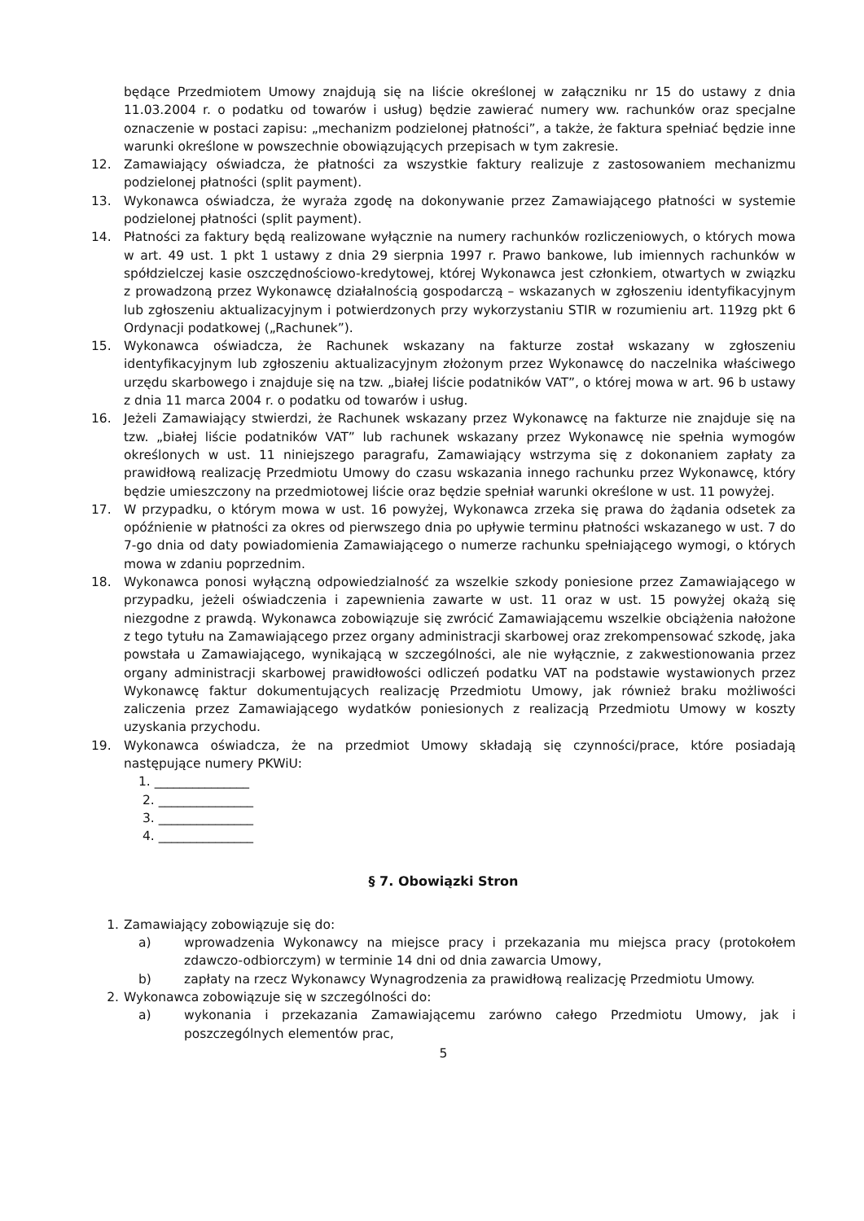będące Przedmiotem Umowy znajdują się na liście określonej w załączniku nr 15 do ustawy z dnia 11.03.2004 r. o podatku od towarów i usług) będzie zawierać numery ww. rachunków oraz specjalne oznaczenie w postaci zapisu: „mechanizm podzielonej płatności”, a także, że faktura spełniać będzie inne warunki określone w powszechnie obowiązujących przepisach w tym zakresie.
12. Zamawiający oświadcza, że płatności za wszystkie faktury realizuje z zastosowaniem mechanizmu podzielonej płatności (split payment).
13. Wykonawca oświadcza, że wyraża zgodę na dokonywanie przez Zamawiającego płatności w systemie podzielonej płatności (split payment).
14. Płatności za faktury będą realizowane wyłącznie na numery rachunków rozliczeniowych, o których mowa w art. 49 ust. 1 pkt 1 ustawy z dnia 29 sierpnia 1997 r. Prawo bankowe, lub imiennych rachunków w spółdzielczej kasie oszczędnościowo-kredytowej, której Wykonawca jest członkiem, otwartych w związku z prowadzoną przez Wykonawcę działalnością gospodarczą – wskazanych w zgłoszeniu identyfikacyjnym lub zgłoszeniu aktualizacyjnym i potwierdzonych przy wykorzystaniu STIR w rozumieniu art. 119zg pkt 6 Ordynacji podatkowej („Rachunek”).
15. Wykonawca oświadcza, że Rachunek wskazany na fakturze został wskazany w zgłoszeniu identyfikacyjnym lub zgłoszeniu aktualizacyjnym złożonym przez Wykonawcę do naczelnika właściwego urzędu skarbowego i znajduje się na tzw. „białej liście podatników VAT”, o której mowa w art. 96 b ustawy z dnia 11 marca 2004 r. o podatku od towarów i usług.
16. Jeżeli Zamawiający stwierdzi, że Rachunek wskazany przez Wykonawcę na fakturze nie znajduje się na tzw. „białej liście podatników VAT” lub rachunek wskazany przez Wykonawcę nie spełnia wymogów określonych w ust. 11 niniejszego paragrafu, Zamawiający wstrzyma się z dokonaniem zapłaty za prawidłową realizację Przedmiotu Umowy do czasu wskazania innego rachunku przez Wykonawcę, który będzie umieszczony na przedmiotowej liście oraz będzie spełniał warunki określone w ust. 11 powyżej.
17. W przypadku, o którym mowa w ust. 16 powyżej, Wykonawca zrzeka się prawa do żądania odsetek za opóźnienie w płatności za okres od pierwszego dnia po upływie terminu płatności wskazanego w ust. 7 do 7-go dnia od daty powiadomienia Zamawiającego o numerze rachunku spełniającego wymogi, o których mowa w zdaniu poprzednim.
18. Wykonawca ponosi wyłączną odpowiedzialność za wszelkie szkody poniesione przez Zamawiającego w przypadku, jeżeli oświadczenia i zapewnienia zawarte w ust. 11 oraz w ust. 15 powyżej okażą się niezgodne z prawdą. Wykonawca zobowiązuje się zwrócić Zamawiającemu wszelkie obciążenia nałożone z tego tytułu na Zamawiającego przez organy administracji skarbowej oraz zrekompensować szkodę, jaka powstała u Zamawiającego, wynikającą w szczególności, ale nie wyłącznie, z zakwestionowania przez organy administracji skarbowej prawidłowości odliczeń podatku VAT na podstawie wystawionych przez Wykonawcę faktur dokumentujących realizację Przedmiotu Umowy, jak również braku możliwości zaliczenia przez Zamawiającego wydatków poniesionych z realizacją Przedmiotu Umowy w koszty uzyskania przychodu.
19. Wykonawca oświadcza, że na przedmiot Umowy składają się czynności/prace, które posiadają następujące numery PKWiU:
1. _______________
2. _______________
3. _______________
4. _______________
§ 7. Obowiązki Stron
1. Zamawiający zobowiązuje się do:
a) wprowadzenia Wykonawcy na miejsce pracy i przekazania mu miejsca pracy (protokołem zdawczo-odbiorczym) w terminie 14 dni od dnia zawarcia Umowy,
b) zapłaty na rzecz Wykonawcy Wynagrodzenia za prawidłową realizację Przedmiotu Umowy.
2. Wykonawca zobowiązuje się w szczególności do:
a) wykonania i przekazania Zamawiającemu zarówno całego Przedmiotu Umowy, jak i poszczególnych elementów prac,
5